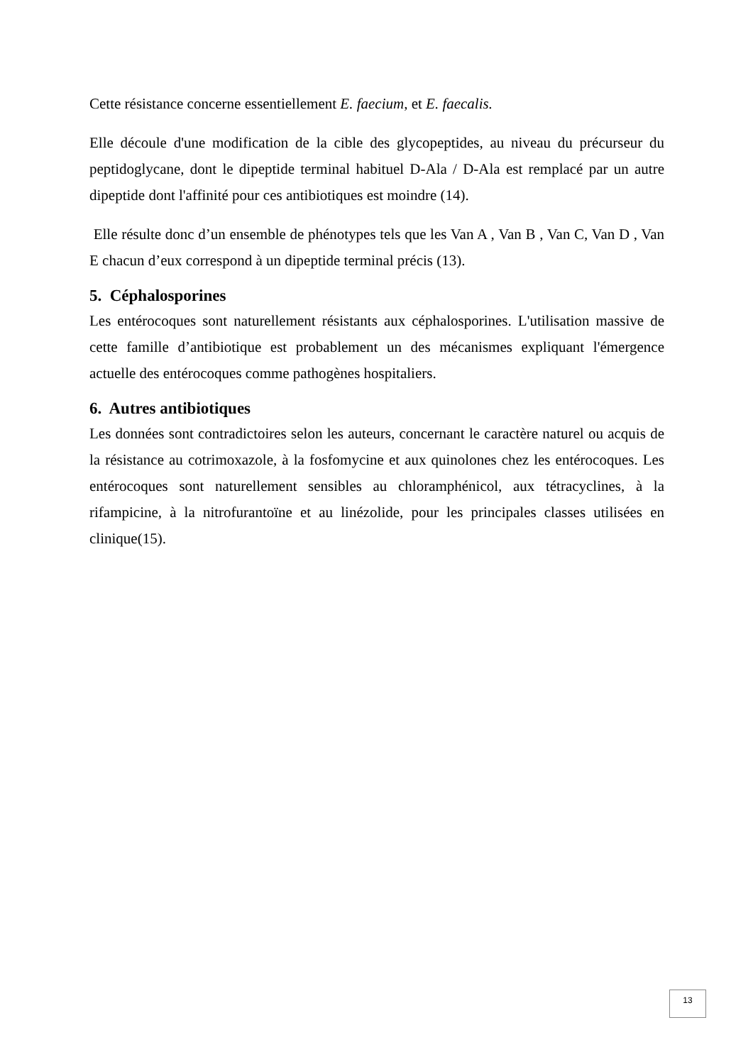Cette résistance concerne essentiellement E. faecium, et E. faecalis.
Elle découle d'une modification de la cible des glycopeptides, au niveau du précurseur du peptidoglycane, dont le dipeptide terminal habituel D-Ala / D-Ala est remplacé par un autre dipeptide dont l'affinité pour ces antibiotiques est moindre (14).
Elle résulte donc d’un ensemble de phénotypes tels que les Van A , Van B , Van C, Van D , Van E chacun d’eux correspond à un dipeptide terminal précis (13).
5. Céphalosporines
Les entérocoques sont naturellement résistants aux céphalosporines. L'utilisation massive de cette famille d’antibiotique est probablement un des mécanismes expliquant l'émergence actuelle des entérocoques comme pathogènes hospitaliers.
6. Autres antibiotiques
Les données sont contradictoires selon les auteurs, concernant le caractère naturel ou acquis de la résistance au cotrimoxazole, à la fosfomycine et aux quinolones chez les entérocoques. Les entérocoques sont naturellement sensibles au chloramphénicol, aux tétracyclines, à la rifampicine, à la nitrofurantoïne et au linézolide, pour les principales classes utilisées en clinique(15).
13